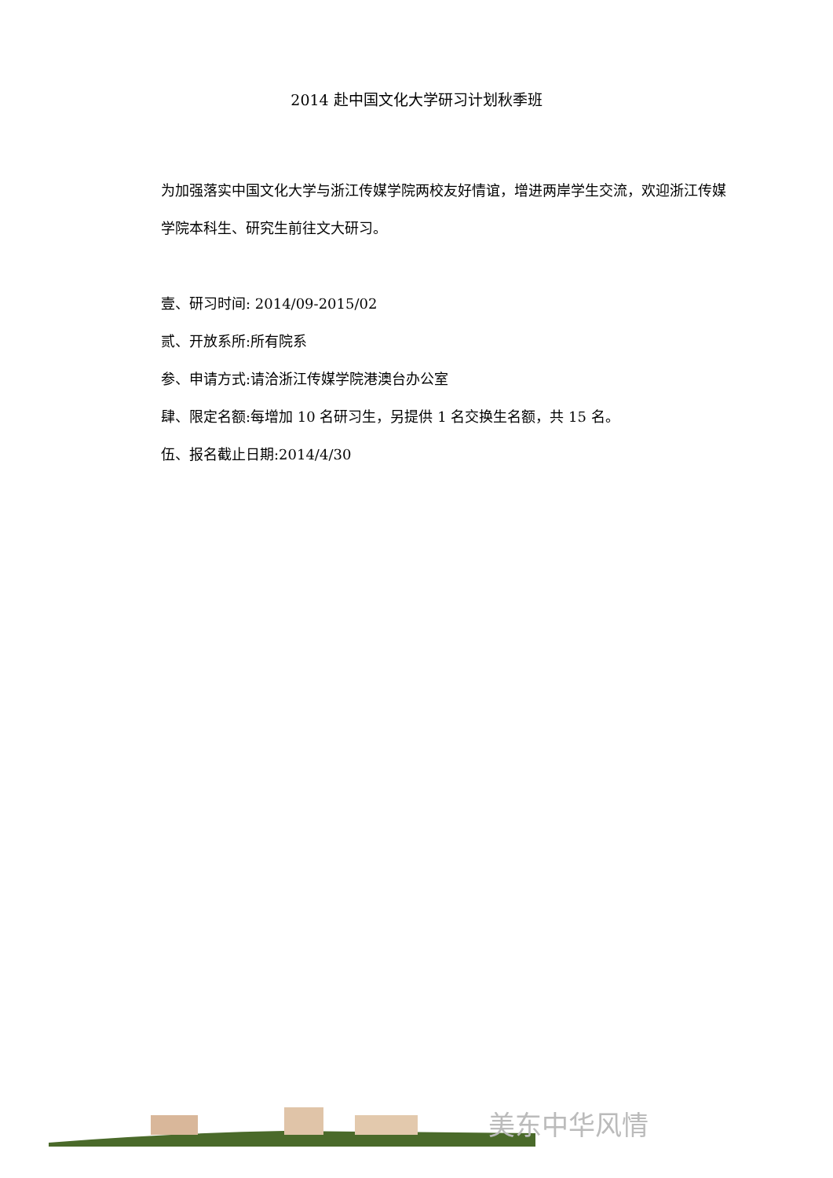2014 赴中国文化大学研习计划秋季班
为加强落实中国文化大学与浙江传媒学院两校友好情谊，增进两岸学生交流，欢迎浙江传媒学院本科生、研究生前往文大研习。
壹、研习时间: 2014/09-2015/02
贰、开放系所:所有院系
参、申请方式:请洽浙江传媒学院港澳台办公室
肆、限定名额:每增加 10 名研习生，另提供 1 名交换生名额，共 15 名。
伍、报名截止日期:2014/4/30
美东中华风情